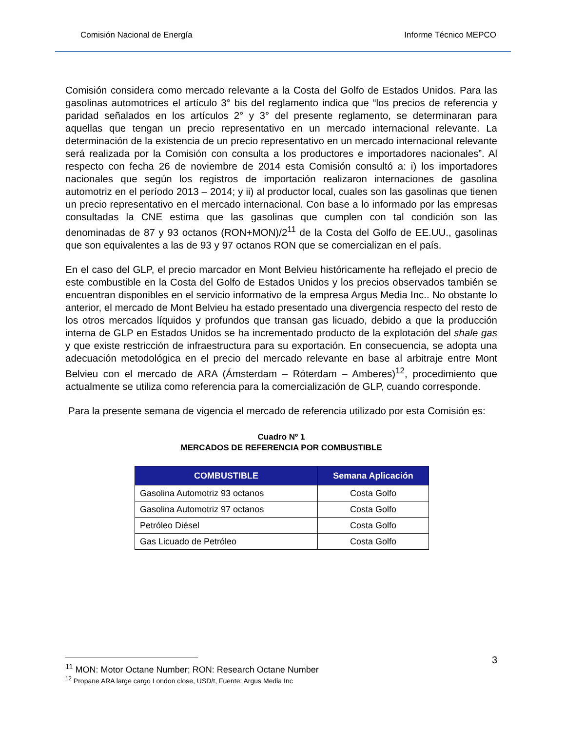Comisión Nacional de Energía Informe Técnico MEPCO
Comisión considera como mercado relevante a la Costa del Golfo de Estados Unidos. Para las gasolinas automotrices el artículo 3° bis del reglamento indica que “los precios de referencia y paridad señalados en los artículos 2° y 3° del presente reglamento, se determinaran para aquellas que tengan un precio representativo en un mercado internacional relevante. La determinación de la existencia de un precio representativo en un mercado internacional relevante será realizada por la Comisión con consulta a los productores e importadores nacionales”. Al respecto con fecha 26 de noviembre de 2014 esta Comisión consultó a: i) los importadores nacionales que según los registros de importación realizaron internaciones de gasolina automotriz en el período 2013 – 2014; y ii) al productor local, cuales son las gasolinas que tienen un precio representativo en el mercado internacional. Con base a lo informado por las empresas consultadas la CNE estima que las gasolinas que cumplen con tal condición son las denominadas de 87 y 93 octanos (RON+MON)/2<sup>11</sup> de la Costa del Golfo de EE.UU., gasolinas que son equivalentes a las de 93 y 97 octanos RON que se comercializan en el país.
En el caso del GLP, el precio marcador en Mont Belvieu históricamente ha reflejado el precio de este combustible en la Costa del Golfo de Estados Unidos y los precios observados también se encuentran disponibles en el servicio informativo de la empresa Argus Media Inc.. No obstante lo anterior, el mercado de Mont Belvieu ha estado presentado una divergencia respecto del resto de los otros mercados líquidos y profundos que transan gas licuado, debido a que la producción interna de GLP en Estados Unidos se ha incrementado producto de la explotación del shale gas y que existe restricción de infraestructura para su exportación. En consecuencia, se adopta una adecuación metodológica en el precio del mercado relevante en base al arbitraje entre Mont Belvieu con el mercado de ARA (Ámsterdam – Róterdam – Amberes)<sup>12</sup>, procedimiento que actualmente se utiliza como referencia para la comercialización de GLP, cuando corresponde.
Para la presente semana de vigencia el mercado de referencia utilizado por esta Comisión es:
Cuadro Nº 1
MERCADOS DE REFERENCIA POR COMBUSTIBLE
| COMBUSTIBLE | Semana Aplicación |
| --- | --- |
| Gasolina Automotriz 93 octanos | Costa Golfo |
| Gasolina Automotriz 97 octanos | Costa Golfo |
| Petróleo Diésel | Costa Golfo |
| Gas Licuado de Petróleo | Costa Golfo |
3
<sup>11</sup> MON: Motor Octane Number; RON: Research Octane Number
<sup>12</sup> Propane ARA large cargo London close, USD/t, Fuente: Argus Media Inc